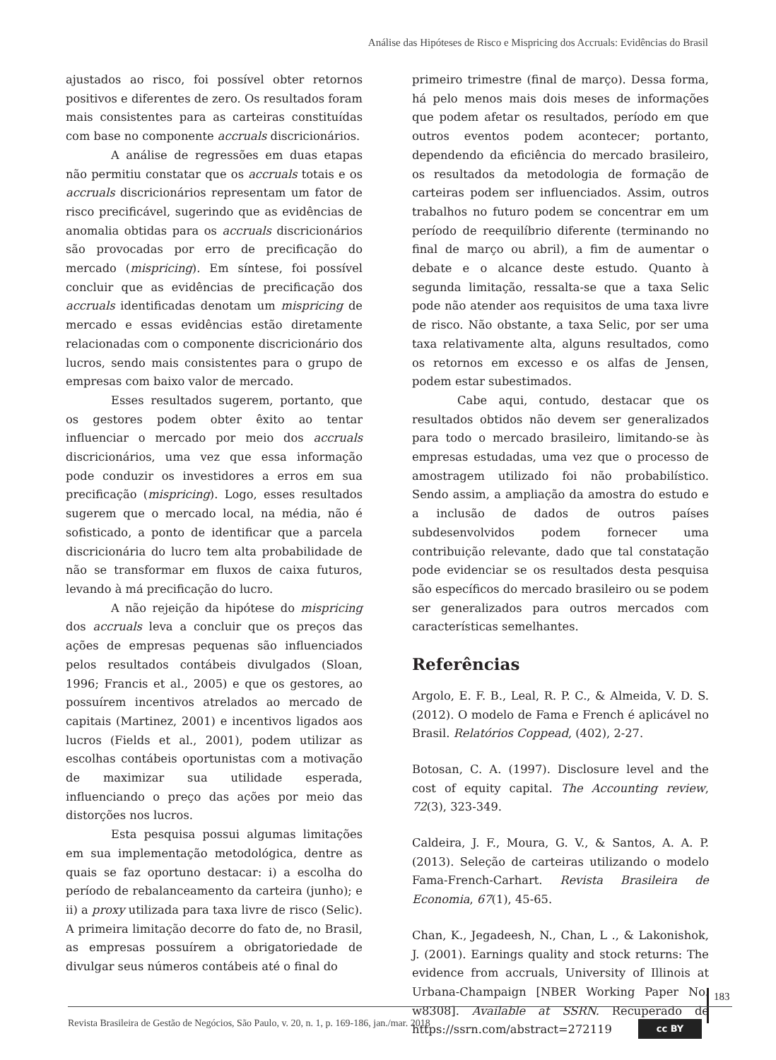Análise das Hipóteses de Risco e Mispricing dos Accruals: Evidências do Brasil
ajustados ao risco, foi possível obter retornos positivos e diferentes de zero. Os resultados foram mais consistentes para as carteiras constituídas com base no componente accruals discricionários.
A análise de regressões em duas etapas não permitiu constatar que os accruals totais e os accruals discricionários representam um fator de risco precificável, sugerindo que as evidências de anomalia obtidas para os accruals discricionários são provocadas por erro de precificação do mercado (mispricing). Em síntese, foi possível concluir que as evidências de precificação dos accruals identificadas denotam um mispricing de mercado e essas evidências estão diretamente relacionadas com o componente discricionário dos lucros, sendo mais consistentes para o grupo de empresas com baixo valor de mercado.
Esses resultados sugerem, portanto, que os gestores podem obter êxito ao tentar influenciar o mercado por meio dos accruals discricionários, uma vez que essa informação pode conduzir os investidores a erros em sua precificação (mispricing). Logo, esses resultados sugerem que o mercado local, na média, não é sofisticado, a ponto de identificar que a parcela discricionária do lucro tem alta probabilidade de não se transformar em fluxos de caixa futuros, levando à má precificação do lucro.
A não rejeição da hipótese do mispricing dos accruals leva a concluir que os preços das ações de empresas pequenas são influenciados pelos resultados contábeis divulgados (Sloan, 1996; Francis et al., 2005) e que os gestores, ao possuírem incentivos atrelados ao mercado de capitais (Martinez, 2001) e incentivos ligados aos lucros (Fields et al., 2001), podem utilizar as escolhas contábeis oportunistas com a motivação de maximizar sua utilidade esperada, influenciando o preço das ações por meio das distorções nos lucros.
Esta pesquisa possui algumas limitações em sua implementação metodológica, dentre as quais se faz oportuno destacar: i) a escolha do período de rebalanceamento da carteira (junho); e ii) a proxy utilizada para taxa livre de risco (Selic). A primeira limitação decorre do fato de, no Brasil, as empresas possuírem a obrigatoriedade de divulgar seus números contábeis até o final do
primeiro trimestre (final de março). Dessa forma, há pelo menos mais dois meses de informações que podem afetar os resultados, período em que outros eventos podem acontecer; portanto, dependendo da eficiência do mercado brasileiro, os resultados da metodologia de formação de carteiras podem ser influenciados. Assim, outros trabalhos no futuro podem se concentrar em um período de reequilíbrio diferente (terminando no final de março ou abril), a fim de aumentar o debate e o alcance deste estudo. Quanto à segunda limitação, ressalta-se que a taxa Selic pode não atender aos requisitos de uma taxa livre de risco. Não obstante, a taxa Selic, por ser uma taxa relativamente alta, alguns resultados, como os retornos em excesso e os alfas de Jensen, podem estar subestimados.
Cabe aqui, contudo, destacar que os resultados obtidos não devem ser generalizados para todo o mercado brasileiro, limitando-se às empresas estudadas, uma vez que o processo de amostragem utilizado foi não probabilístico. Sendo assim, a ampliação da amostra do estudo e a inclusão de dados de outros países subdesenvolvidos podem fornecer uma contribuição relevante, dado que tal constatação pode evidenciar se os resultados desta pesquisa são específicos do mercado brasileiro ou se podem ser generalizados para outros mercados com características semelhantes.
Referências
Argolo, E. F. B., Leal, R. P. C., & Almeida, V. D. S. (2012). O modelo de Fama e French é aplicável no Brasil. Relatórios Coppead, (402), 2-27.
Botosan, C. A. (1997). Disclosure level and the cost of equity capital. The Accounting review, 72(3), 323-349.
Caldeira, J. F., Moura, G. V., & Santos, A. A. P. (2013). Seleção de carteiras utilizando o modelo Fama-French-Carhart. Revista Brasileira de Economia, 67(1), 45-65.
Chan, K., Jegadeesh, N., Chan, L ., & Lakonishok, J. (2001). Earnings quality and stock returns: The evidence from accruals, University of Illinois at Urbana-Champaign [NBER Working Paper No. w8308]. Available at SSRN. Recuperado de https://ssrn.com/abstract=272119
183
Revista Brasileira de Gestão de Negócios, São Paulo, v. 20, n. 1, p. 169-186, jan./mar. 2018
cc BY